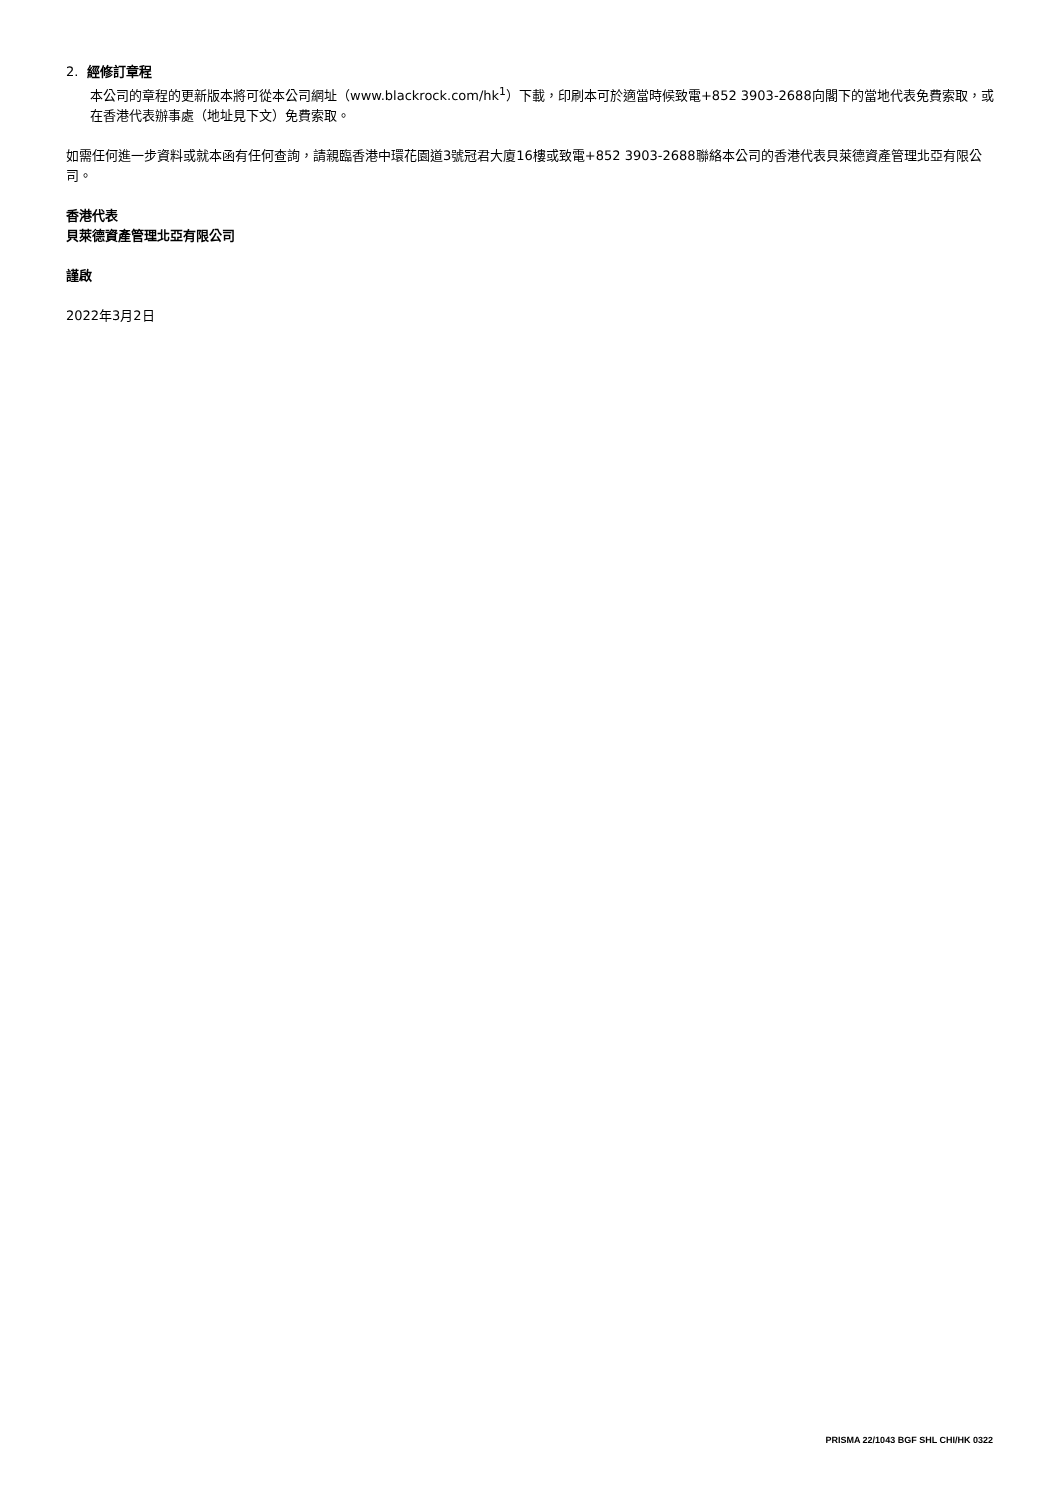2. 經修訂章程
本公司的章程的更新版本將可從本公司網址（www.blackrock.com/hk<sup>1</sup>）下載，印刷本可於適當時候致電+852 3903-2688向閣下的當地代表免費索取，或在香港代表辦事處（地址見下文）免費索取。
如需任何進一步資料或就本函有任何查詢，請親臨香港中環花園道3號冠君大廈16樓或致電+852 3903-2688聯絡本公司的香港代表貝萊德資產管理北亞有限公司。
香港代表
貝萊德資產管理北亞有限公司
謹啟
2022年3月2日
PRISMA 22/1043 BGF SHL CHI/HK 0322